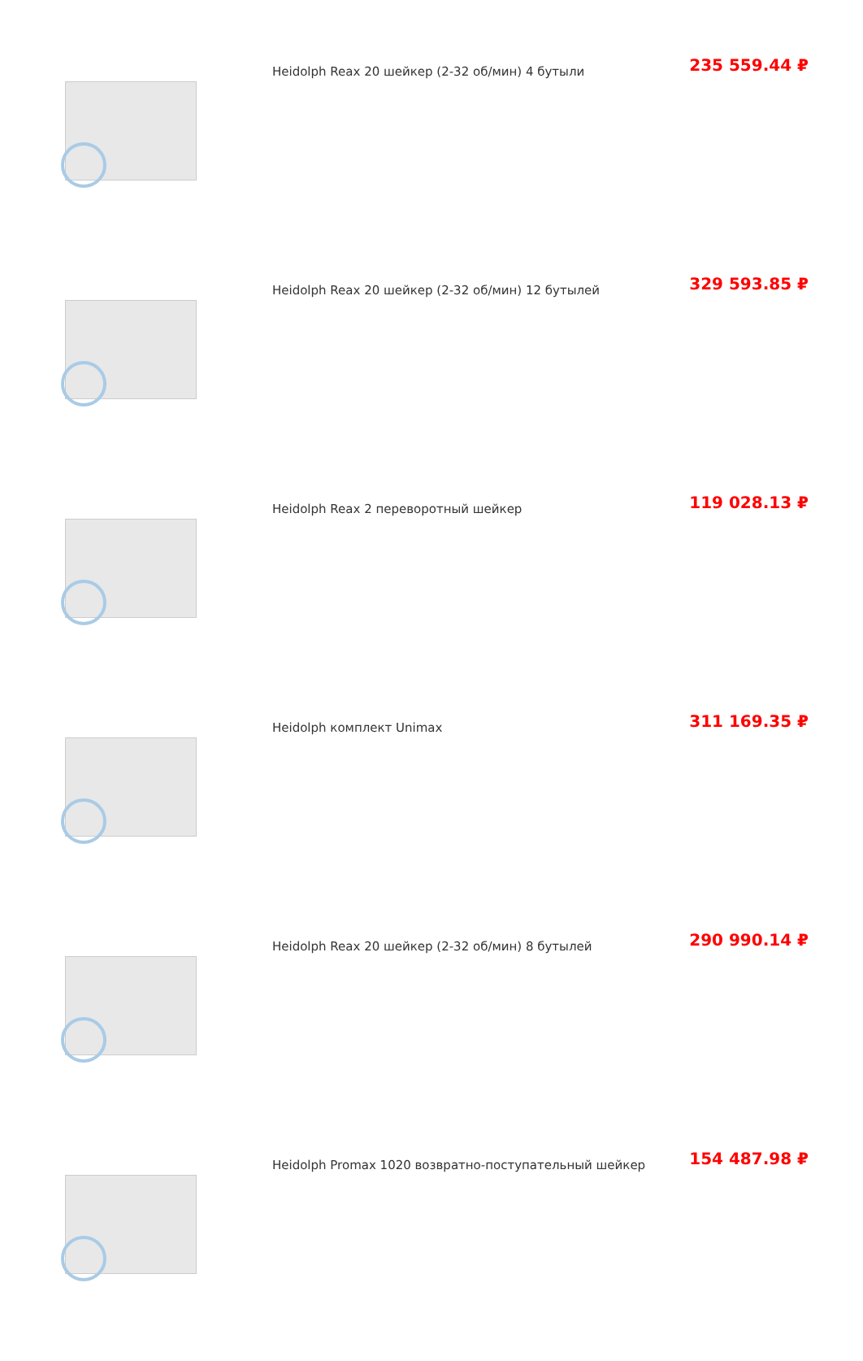| | Heidolph Reax 20 шейкер (2-32 об/мин) 4 бутыли | 235 559.44 ₽ |
| | Heidolph Reax 20 шейкер (2-32 об/мин) 12 бутылей | 329 593.85 ₽ |
| | Heidolph Reax 2 переворотный шейкер | 119 028.13 ₽ |
| | Heidolph комплект Unimax | 311 169.35 ₽ |
| | Heidolph Reax 20 шейкер (2-32 об/мин) 8 бутылей | 290 990.14 ₽ |
| | Heidolph Promax 1020 возвратно-поступательный шейкер | 154 487.98 ₽ |